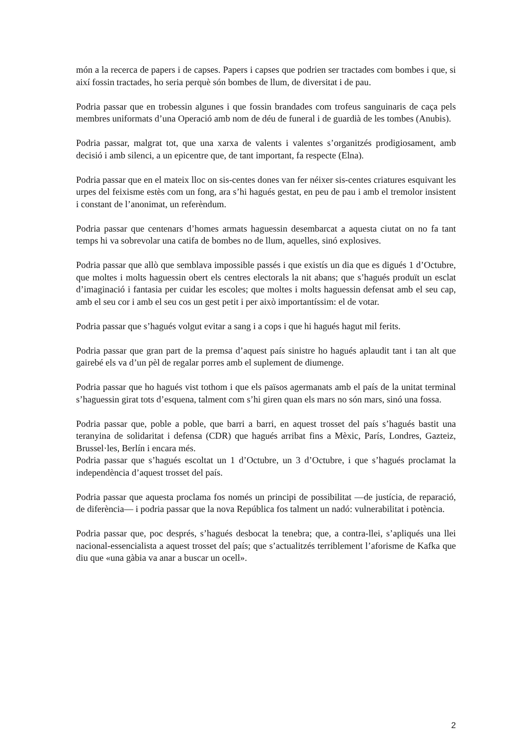món a la recerca de papers i de capses. Papers i capses que podrien ser tractades com bombes i que, si així fossin tractades, ho seria perquè són bombes de llum, de diversitat i de pau.
Podria passar que en trobessin algunes i que fossin brandades com trofeus sanguinaris de caça pels membres uniformats d’una Operació amb nom de déu de funeral i de guardià de les tombes (Anubis).
Podria passar, malgrat tot, que una xarxa de valents i valentes s’organitzés prodigiosament, amb decisió i amb silenci, a un epicentre que, de tant important, fa respecte (Elna).
Podria passar que en el mateix lloc on sis-centes dones van fer néixer sis-centes criatures esquivant les urpes del feixisme estès com un fong, ara s’hi hagués gestat, en peu de pau i amb el tremolor insistent i constant de l’anonimat, un referèndum.
Podria passar que centenars d’homes armats haguessin desembarcat a aquesta ciutat on no fa tant temps hi va sobrevolar una catifa de bombes no de llum, aquelles, sinó explosives.
Podria passar que allò que semblava impossible passés i que existís un dia que es digués 1 d’Octubre, que moltes i molts haguessin obert els centres electorals la nit abans; que s’hagués produït un esclat d’imaginació i fantasia per cuidar les escoles; que moltes i molts haguessin defensat amb el seu cap, amb el seu cor i amb el seu cos un gest petit i per això importantíssim: el de votar.
Podria passar que s’hagués volgut evitar a sang i a cops i que hi hagués hagut mil ferits.
Podria passar que gran part de la premsa d’aquest país sinistre ho hagués aplaudit tant i tan alt que gairebé els va d’un pèl de regalar porres amb el suplement de diumenge.
Podria passar que ho hagués vist tothom i que els països agermanats amb el país de la unitat terminal s’haguessin girat tots d’esquena, talment com s’hi giren quan els mars no són mars, sinó una fossa.
Podria passar que, poble a poble, que barri a barri, en aquest trosset del país s’hagués bastit una teranyina de solidaritat i defensa (CDR) que hagués arribat fins a Mèxic, París, Londres, Gazteiz, Brussel·les, Berlín i encara més.
Podria passar que s’hagués escoltat un 1 d’Octubre, un 3 d’Octubre, i que s’hagués proclamat la independència d’aquest trosset del país.
Podria passar que aquesta proclama fos només un principi de possibilitat —de justícia, de reparació, de diferència— i podria passar que la nova República fos talment un nadó: vulnerabilitat i potència.
Podria passar que, poc després, s’hagués desbocat la tenebra; que, a contra-llei, s’apliqués una llei nacional-essencialista a aquest trosset del país; que s’actualitzés terriblement l’aforisme de Kafka que diu que «una gàbia va anar a buscar un ocell».
2